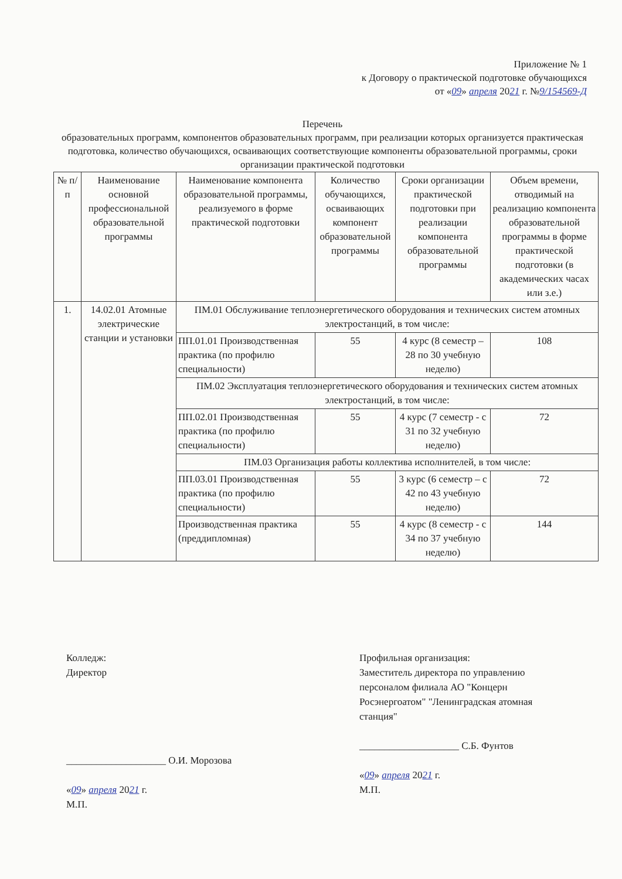Приложение № 1
к Договору о практической подготовке обучающихся
от «09» апреля 2021 г. №9/154569-Д
Перечень
образовательных программ, компонентов образовательных программ, при реализации которых организуется практическая подготовка, количество обучающихся, осваивающих соответствующие компоненты образовательной программы, сроки организации практической подготовки
| № п/п | Наименование основной профессиональной образовательной программы | Наименование компонента образовательной программы, реализуемого в форме практической подготовки | Количество обучающихся, осваивающих компонент образовательной программы | Сроки организации практической подготовки при реализации компонента образовательной программы | Объем времени, отводимый на реализацию компонента образовательной программы в форме практической подготовки (в академических часах или з.е.) |
| --- | --- | --- | --- | --- | --- |
| 1. | 14.02.01 Атомные электрические станции и установки | ПМ.01 Обслуживание теплоэнергетического оборудования и технических систем атомных электростанций, в том числе: | | | |
| | | ПП.01.01 Производственная практика (по профилю специальности) | 55 | 4 курс (8 семестр – 28 по 30 учебную неделю) | 108 |
| | | ПМ.02 Эксплуатация теплоэнергетического оборудования и технических систем атомных электростанций, в том числе: | | | |
| | | ПП.02.01 Производственная практика (по профилю специальности) | 55 | 4 курс (7 семестр - с 31 по 32 учебную неделю) | 72 |
| | | ПМ.03 Организация работы коллектива исполнителей, в том числе: | | | |
| | | ПП.03.01 Производственная практика (по профилю специальности) | 55 | 3 курс (6 семестр – с 42 по 43 учебную неделю) | 72 |
| | | Производственная практика (преддипломная) | 55 | 4 курс (8 семестр - с 34 по 37 учебную неделю) | 144 |
Колледж:
Директор
____________________ О.И. Морозова
«09» апреля 2021 г.
М.П.
Профильная организация:
Заместитель директора по управлению
персоналом филиала АО "Концерн
Росэнергоатом" "Ленинградская атомная
станция"
____________________ С.Б. Фунтов
«09» апреля 2021 г.
М.П.